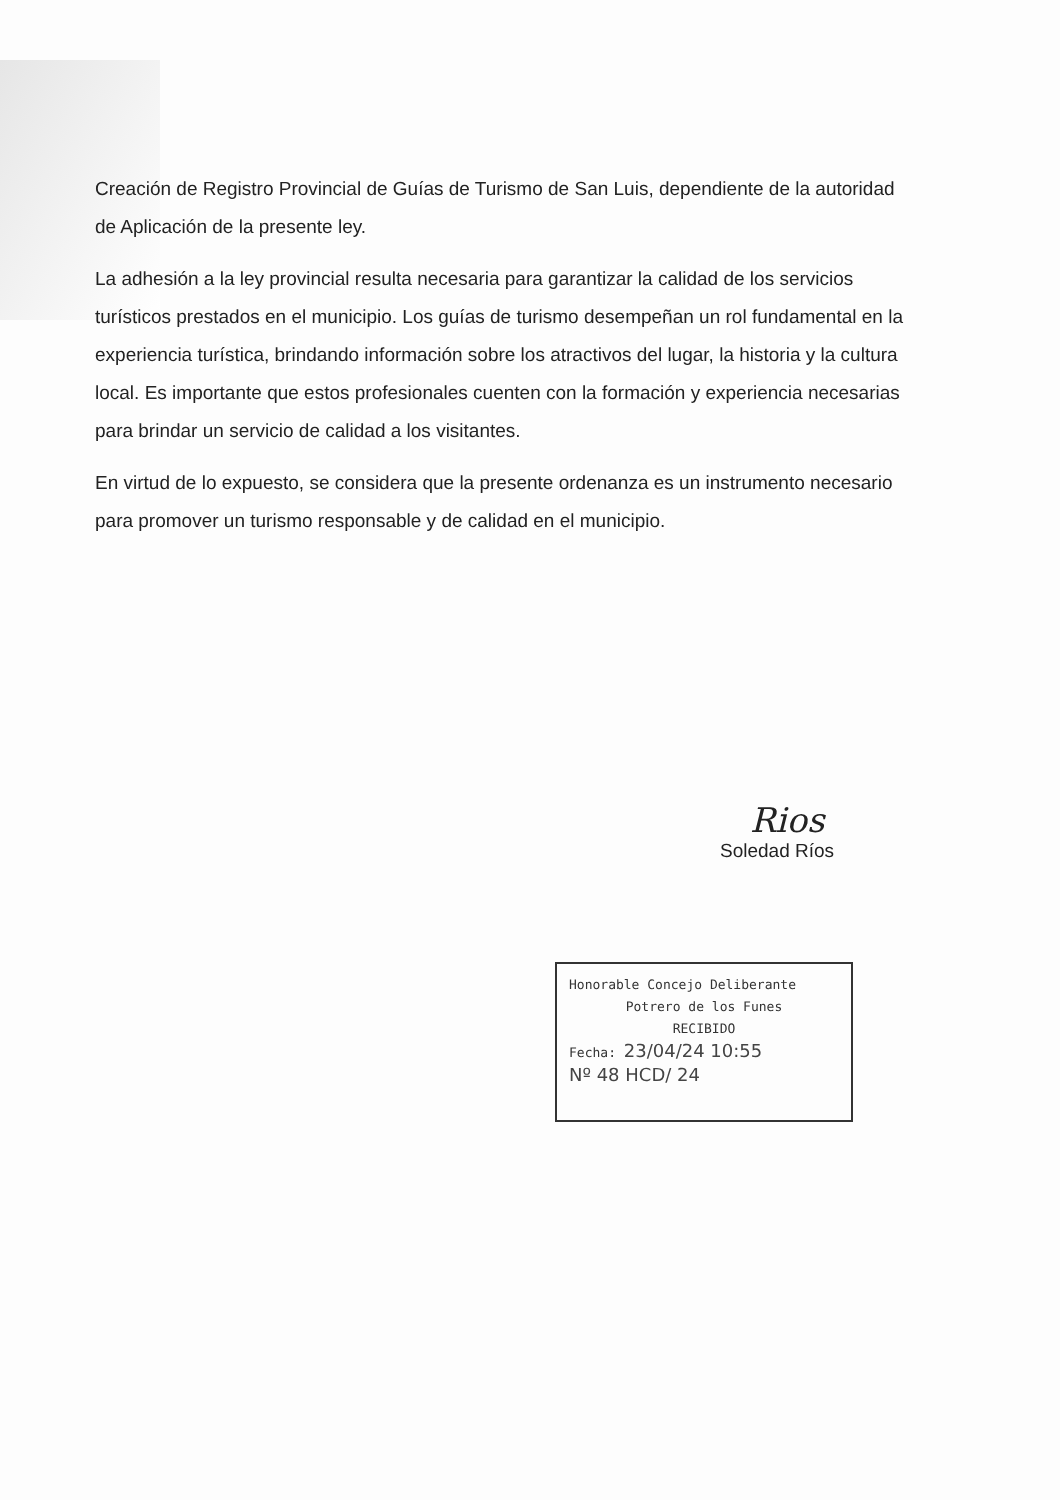Creación de Registro Provincial de Guías de Turismo de San Luis, dependiente de la autoridad de Aplicación de la presente ley.
La adhesión a la ley provincial resulta necesaria para garantizar la calidad de los servicios turísticos prestados en el municipio. Los guías de turismo desempeñan un rol fundamental en la experiencia turística, brindando información sobre los atractivos del lugar, la historia y la cultura local. Es importante que estos profesionales cuenten con la formación y experiencia necesarias para brindar un servicio de calidad a los visitantes.
En virtud de lo expuesto, se considera que la presente ordenanza es un instrumento necesario para promover un turismo responsable y de calidad en el municipio.
Rios
Soledad Ríos
Honorable Concejo Deliberante
Potrero de los Funes
RECIBIDO
Fecha: 23/04/24 10:55
Nº 48 HCD/ 24